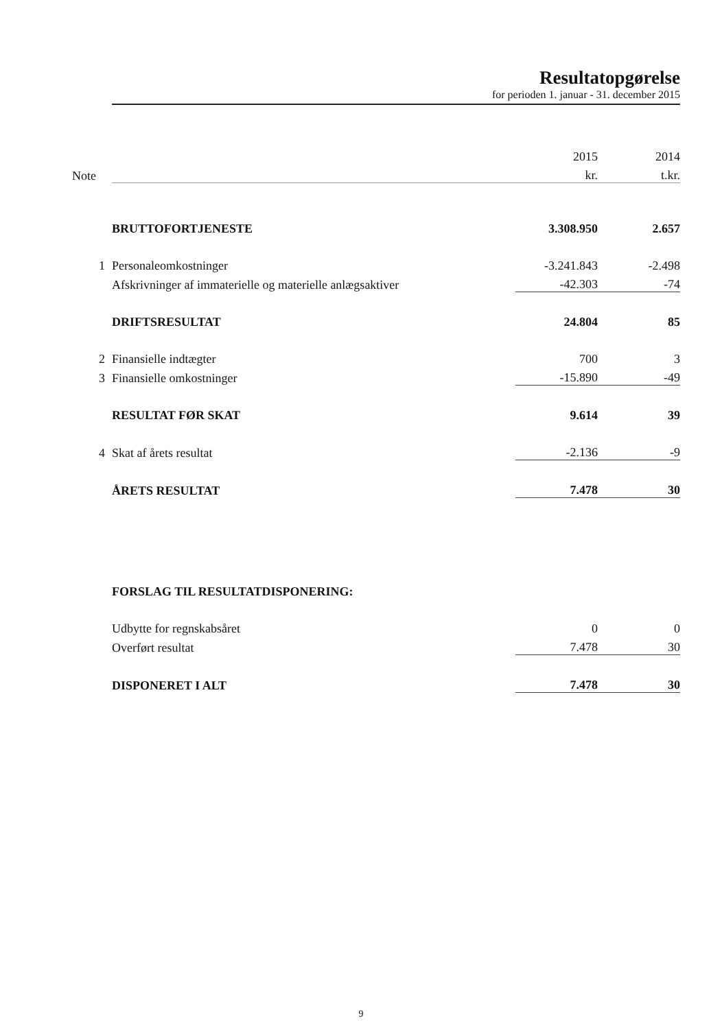Resultatopgørelse
for perioden 1. januar - 31. december 2015
| | | 2015 | 2014 |
| Note | | kr. | t.kr. |
| | BRUTTOFORTJENESTE | 3.308.950 | 2.657 |
| 1 | Personaleomkostninger | -3.241.843 | -2.498 |
| | Afskrivninger af immaterielle og materielle anlægsaktiver | -42.303 | -74 |
| | DRIFTSRESULTAT | 24.804 | 85 |
| 2 | Finansielle indtægter | 700 | 3 |
| 3 | Finansielle omkostninger | -15.890 | -49 |
| | RESULTAT FØR SKAT | 9.614 | 39 |
| 4 | Skat af årets resultat | -2.136 | -9 |
| | ÅRETS RESULTAT | 7.478 | 30 |
| | FORSLAG TIL RESULTATDISPONERING: | | |
| | Udbytte for regnskabsåret | 0 | 0 |
| | Overført resultat | 7.478 | 30 |
| | DISPONERET I ALT | 7.478 | 30 |
9